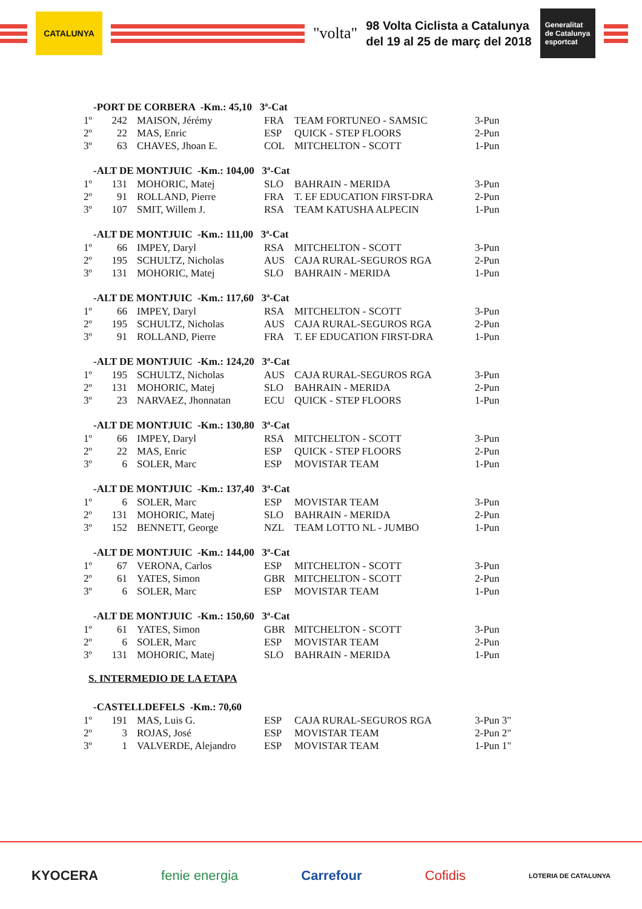CATALUNYA
"volta"
98 Volta Ciclista a Catalunya
del 19 al 25 de març del 2018
Generalitat de Catalunya esportcat
| -PORT DE CORBERA -Km.: 45,10 3ª-Cat | | | | | |
| --- | --- | --- | --- | --- | --- |
| 1º | 242 | MAISON, Jérémy | FRA | TEAM FORTUNEO - SAMSIC | 3-Pun |
| 2º | 22 | MAS, Enric | ESP | QUICK - STEP FLOORS | 2-Pun |
| 3º | 63 | CHAVES, Jhoan E. | COL | MITCHELTON - SCOTT | 1-Pun |
| -ALT DE MONTJUIC -Km.: 104,00 3ª-Cat | | | | | |
| --- | --- | --- | --- | --- | --- |
| 1º | 131 | MOHORIC, Matej | SLO | BAHRAIN - MERIDA | 3-Pun |
| 2º | 91 | ROLLAND, Pierre | FRA | T. EF EDUCATION FIRST-DRA | 2-Pun |
| 3º | 107 | SMIT, Willem J. | RSA | TEAM KATUSHA ALPECIN | 1-Pun |
| -ALT DE MONTJUIC -Km.: 111,00 3ª-Cat | | | | | |
| --- | --- | --- | --- | --- | --- |
| 1º | 66 | IMPEY, Daryl | RSA | MITCHELTON - SCOTT | 3-Pun |
| 2º | 195 | SCHULTZ, Nicholas | AUS | CAJA RURAL-SEGUROS RGA | 2-Pun |
| 3º | 131 | MOHORIC, Matej | SLO | BAHRAIN - MERIDA | 1-Pun |
| -ALT DE MONTJUIC -Km.: 117,60 3ª-Cat | | | | | |
| --- | --- | --- | --- | --- | --- |
| 1º | 66 | IMPEY, Daryl | RSA | MITCHELTON - SCOTT | 3-Pun |
| 2º | 195 | SCHULTZ, Nicholas | AUS | CAJA RURAL-SEGUROS RGA | 2-Pun |
| 3º | 91 | ROLLAND, Pierre | FRA | T. EF EDUCATION FIRST-DRA | 1-Pun |
| -ALT DE MONTJUIC -Km.: 124,20 3ª-Cat | | | | | |
| --- | --- | --- | --- | --- | --- |
| 1º | 195 | SCHULTZ, Nicholas | AUS | CAJA RURAL-SEGUROS RGA | 3-Pun |
| 2º | 131 | MOHORIC, Matej | SLO | BAHRAIN - MERIDA | 2-Pun |
| 3º | 23 | NARVAEZ, Jhonnatan | ECU | QUICK - STEP FLOORS | 1-Pun |
| -ALT DE MONTJUIC -Km.: 130,80 3ª-Cat | | | | | |
| --- | --- | --- | --- | --- | --- |
| 1º | 66 | IMPEY, Daryl | RSA | MITCHELTON - SCOTT | 3-Pun |
| 2º | 22 | MAS, Enric | ESP | QUICK - STEP FLOORS | 2-Pun |
| 3º | 6 | SOLER, Marc | ESP | MOVISTAR TEAM | 1-Pun |
| -ALT DE MONTJUIC -Km.: 137,40 3ª-Cat | | | | | |
| --- | --- | --- | --- | --- | --- |
| 1º | 6 | SOLER, Marc | ESP | MOVISTAR TEAM | 3-Pun |
| 2º | 131 | MOHORIC, Matej | SLO | BAHRAIN - MERIDA | 2-Pun |
| 3º | 152 | BENNETT, George | NZL | TEAM LOTTO NL - JUMBO | 1-Pun |
| -ALT DE MONTJUIC -Km.: 144,00 3ª-Cat | | | | | |
| --- | --- | --- | --- | --- | --- |
| 1º | 67 | VERONA, Carlos | ESP | MITCHELTON - SCOTT | 3-Pun |
| 2º | 61 | YATES, Simon | GBR | MITCHELTON - SCOTT | 2-Pun |
| 3º | 6 | SOLER, Marc | ESP | MOVISTAR TEAM | 1-Pun |
| -ALT DE MONTJUIC -Km.: 150,60 3ª-Cat | | | | | |
| --- | --- | --- | --- | --- | --- |
| 1º | 61 | YATES, Simon | GBR | MITCHELTON - SCOTT | 3-Pun |
| 2º | 6 | SOLER, Marc | ESP | MOVISTAR TEAM | 2-Pun |
| 3º | 131 | MOHORIC, Matej | SLO | BAHRAIN - MERIDA | 1-Pun |
S. INTERMEDIO DE LA ETAPA
| -CASTELLDEFELS -Km.: 70,60 | | | | | |
| --- | --- | --- | --- | --- | --- |
| 1º | 191 | MAS, Luis G. | ESP | CAJA RURAL-SEGUROS RGA | 3-Pun 3" |
| 2º | 3 | ROJAS, José | ESP | MOVISTAR TEAM | 2-Pun 2" |
| 3º | 1 | VALVERDE, Alejandro | ESP | MOVISTAR TEAM | 1-Pun 1" |
KYOCERA fenie energia Carrefour Cofidis LOTERIA DE CATALUNYA